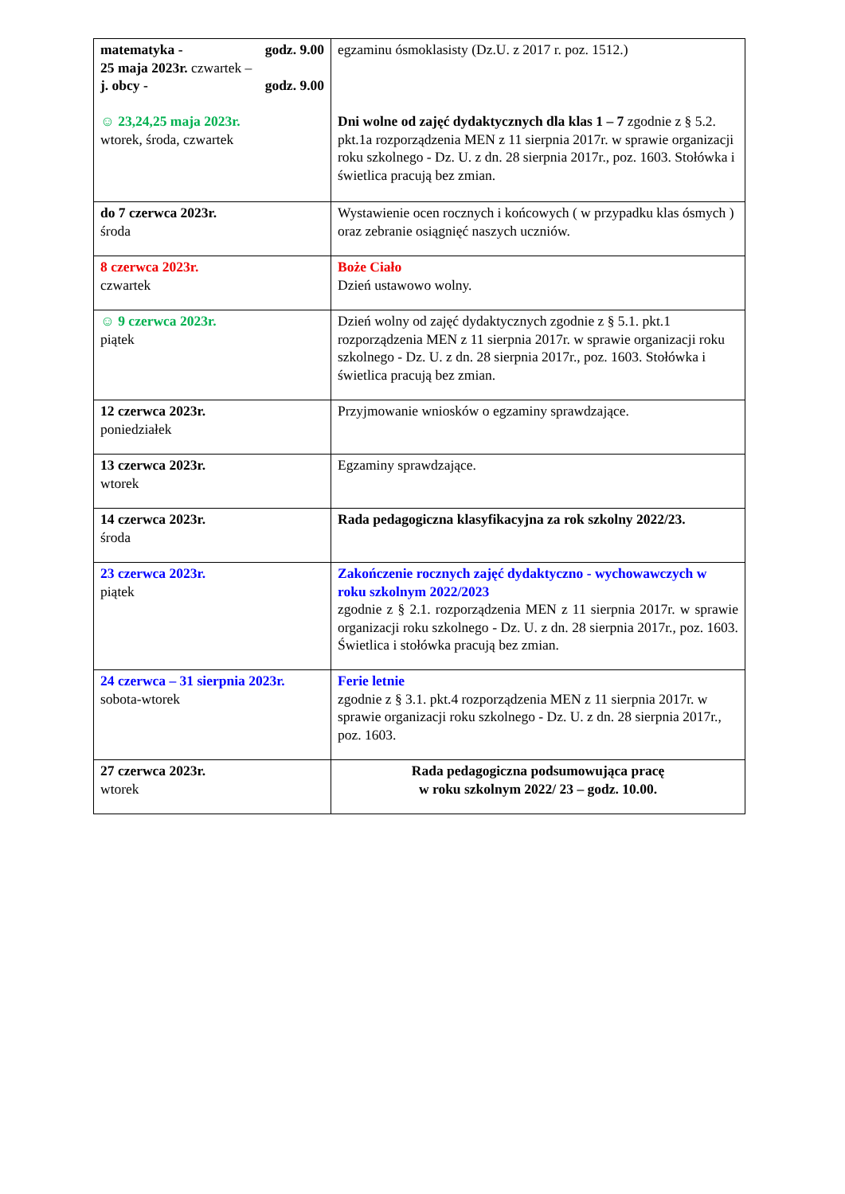| matematyka - godz. 9.00 25 maja 2023r. czwartek – j. obcy - godz. 9.00 ☺ 23,24,25 maja 2023r. wtorek, środa, czwartek | egzaminu ósmoklasisty (Dz.U. z 2017 r. poz. 1512.) Dni wolne od zajęć dydaktycznych dla klas 1 – 7 zgodnie z § 5.2. pkt.1a rozporządzenia MEN z 11 sierpnia 2017r. w sprawie organizacji roku szkolnego - Dz. U. z dn. 28 sierpnia 2017r., poz. 1603. Stołówka i świetlica pracują bez zmian. |
| do 7 czerwca 2023r. środa | Wystawienie ocen rocznych i końcowych ( w przypadku klas ósmych ) oraz zebranie osiągnięć naszych uczniów. |
| 8 czerwca 2023r. czwartek | Boże Ciało Dzień ustawowo wolny. |
| ☺ 9 czerwca 2023r. piątek | Dzień wolny od zajęć dydaktycznych zgodnie z § 5.1. pkt.1 rozporządzenia MEN z 11 sierpnia 2017r. w sprawie organizacji roku szkolnego - Dz. U. z dn. 28 sierpnia 2017r., poz. 1603. Stołówka i świetlica pracują bez zmian. |
| 12 czerwca 2023r. poniedziałek | Przyjmowanie wniosków o egzaminy sprawdzające. |
| 13 czerwca 2023r. wtorek | Egzaminy sprawdzające. |
| 14 czerwca 2023r. środa | Rada pedagogiczna klasyfikacyjna za rok szkolny 2022/23. |
| 23 czerwca 2023r. piątek | Zakończenie rocznych zajęć dydaktyczno - wychowawczych w roku szkolnym 2022/2023 zgodnie z § 2.1. rozporządzenia MEN z 11 sierpnia 2017r. w sprawie organizacji roku szkolnego - Dz. U. z dn. 28 sierpnia 2017r., poz. 1603. Świetlica i stołówka pracują bez zmian. |
| 24 czerwca – 31 sierpnia 2023r. sobota-wtorek | Ferie letnie zgodnie z § 3.1. pkt.4 rozporządzenia MEN z 11 sierpnia 2017r. w sprawie organizacji roku szkolnego - Dz. U. z dn. 28 sierpnia 2017r., poz. 1603. |
| 27 czerwca 2023r. wtorek | Rada pedagogiczna podsumowująca pracę w roku szkolnym 2022/ 23 – godz. 10.00. |